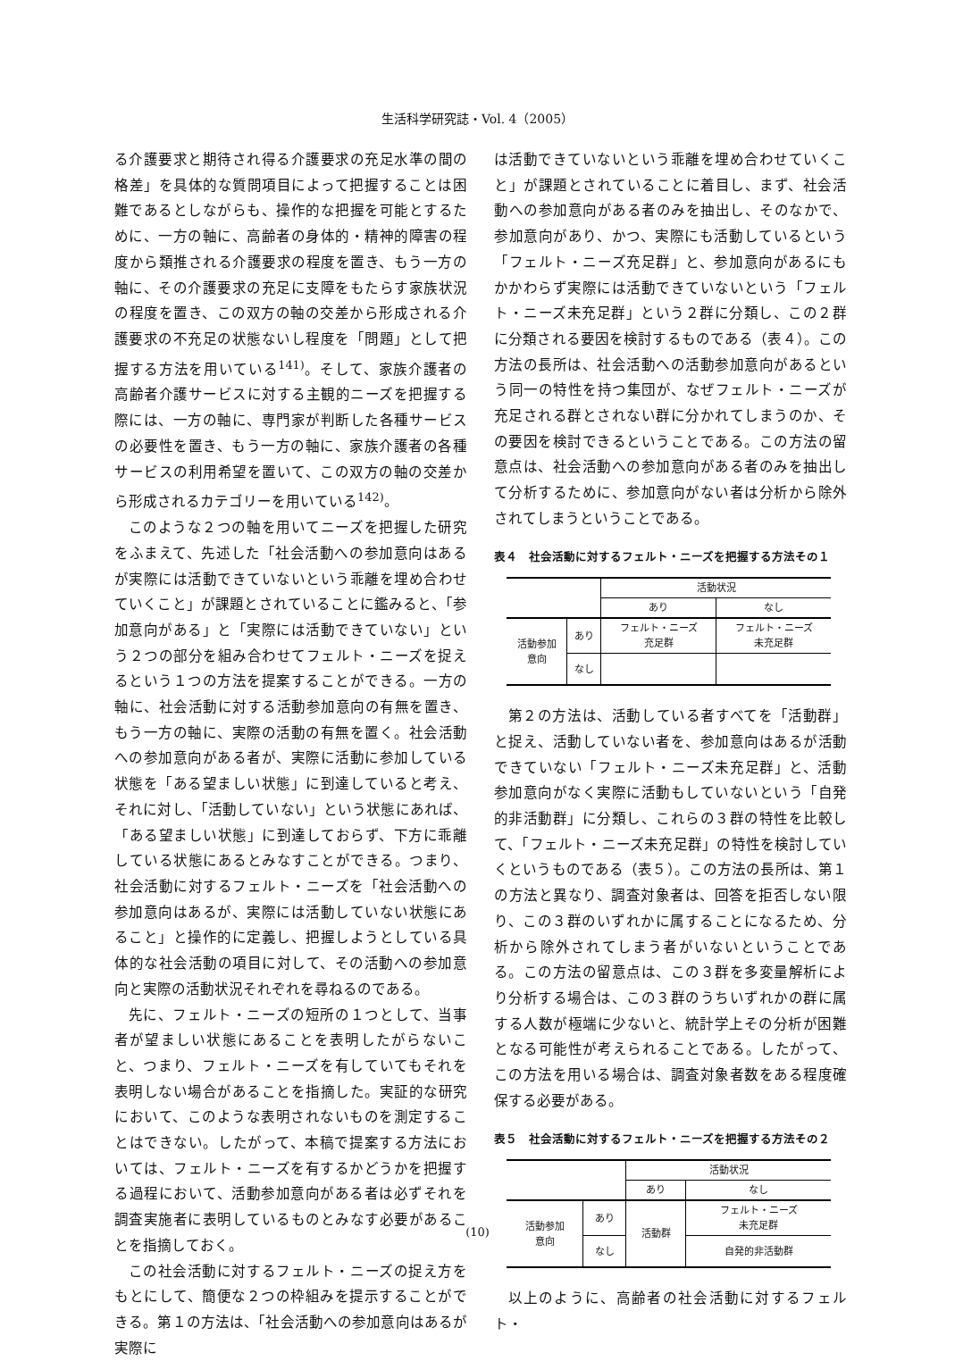生活科学研究誌・Vol. 4（2005）
る介護要求と期待され得る介護要求の充足水準の間の格差」を具体的な質問項目によって把握することは困難であるとしながらも、操作的な把握を可能とするために、一方の軸に、高齢者の身体的・精神的障害の程度から類推される介護要求の程度を置き、もう一方の軸に、その介護要求の充足に支障をもたらす家族状況の程度を置き、この双方の軸の交差から形成される介護要求の不充足の状態ないし程度を「問題」として把握する方法を用いている<sup>141)</sup>。そして、家族介護者の高齢者介護サービスに対する主観的ニーズを把握する際には、一方の軸に、専門家が判断した各種サービスの必要性を置き、もう一方の軸に、家族介護者の各種サービスの利用希望を置いて、この双方の軸の交差から形成されるカテゴリーを用いている<sup>142)</sup>。
このような２つの軸を用いてニーズを把握した研究をふまえて、先述した「社会活動への参加意向はあるが実際には活動できていないという乖離を埋め合わせていくこと」が課題とされていることに鑑みると、「参加意向がある」と「実際には活動できていない」という２つの部分を組み合わせてフェルト・ニーズを捉えるという１つの方法を提案することができる。一方の軸に、社会活動に対する活動参加意向の有無を置き、もう一方の軸に、実際の活動の有無を置く。社会活動への参加意向がある者が、実際に活動に参加している状態を「ある望ましい状態」に到達していると考え、それに対し、「活動していない」という状態にあれば、「ある望ましい状態」に到達しておらず、下方に乖離している状態にあるとみなすことができる。つまり、社会活動に対するフェルト・ニーズを「社会活動への参加意向はあるが、実際には活動していない状態にあること」と操作的に定義し、把握しようとしている具体的な社会活動の項目に対して、その活動への参加意向と実際の活動状況それぞれを尋ねるのである。
先に、フェルト・ニーズの短所の１つとして、当事者が望ましい状態にあることを表明したがらないこと、つまり、フェルト・ニーズを有していてもそれを表明しない場合があることを指摘した。実証的な研究において、このような表明されないものを測定することはできない。したがって、本稿で提案する方法においては、フェルト・ニーズを有するかどうかを把握する過程において、活動参加意向がある者は必ずそれを調査実施者に表明しているものとみなす必要があることを指摘しておく。
この社会活動に対するフェルト・ニーズの捉え方をもとにして、簡便な２つの枠組みを提示することができる。第１の方法は、「社会活動への参加意向はあるが実際に
は活動できていないという乖離を埋め合わせていくこと」が課題とされていることに着目し、まず、社会活動への参加意向がある者のみを抽出し、そのなかで、参加意向があり、かつ、実際にも活動しているという「フェルト・ニーズ充足群」と、参加意向があるにもかかわらず実際には活動できていないという「フェルト・ニーズ未充足群」という２群に分類し、この２群に分類される要因を検討するものである（表４）。この方法の長所は、社会活動への活動参加意向があるという同一の特性を持つ集団が、なぜフェルト・ニーズが充足される群とされない群に分かれてしまうのか、その要因を検討できるということである。この方法の留意点は、社会活動への参加意向がある者のみを抽出して分析するために、参加意向がない者は分析から除外されてしまうということである。
表４　社会活動に対するフェルト・ニーズを把握する方法その１
| | | 活動状況 | |
| | | あり | なし |
| 活動参加 意向 | あり | フェルト・ニーズ 充足群 | フェルト・ニーズ 未充足群 |
| | なし | | |
第２の方法は、活動している者すべてを「活動群」と捉え、活動していない者を、参加意向はあるが活動できていない「フェルト・ニーズ未充足群」と、活動参加意向がなく実際に活動もしていないという「自発的非活動群」に分類し、これらの３群の特性を比較して、「フェルト・ニーズ未充足群」の特性を検討していくというものである（表５）。この方法の長所は、第１の方法と異なり、調査対象者は、回答を拒否しない限り、この３群のいずれかに属することになるため、分析から除外されてしまう者がいないということである。この方法の留意点は、この３群を多変量解析により分析する場合は、この３群のうちいずれかの群に属する人数が極端に少ないと、統計学上その分析が困難となる可能性が考えられることである。したがって、この方法を用いる場合は、調査対象者数をある程度確保する必要がある。
表５　社会活動に対するフェルト・ニーズを把握する方法その２
| | | 活動状況 | |
| | | あり | なし |
| 活動参加 意向 | あり | 活動群 | フェルト・ニーズ 未充足群 |
| | なし | | 自発的非活動群 |
以上のように、高齢者の社会活動に対するフェルト・
(10)